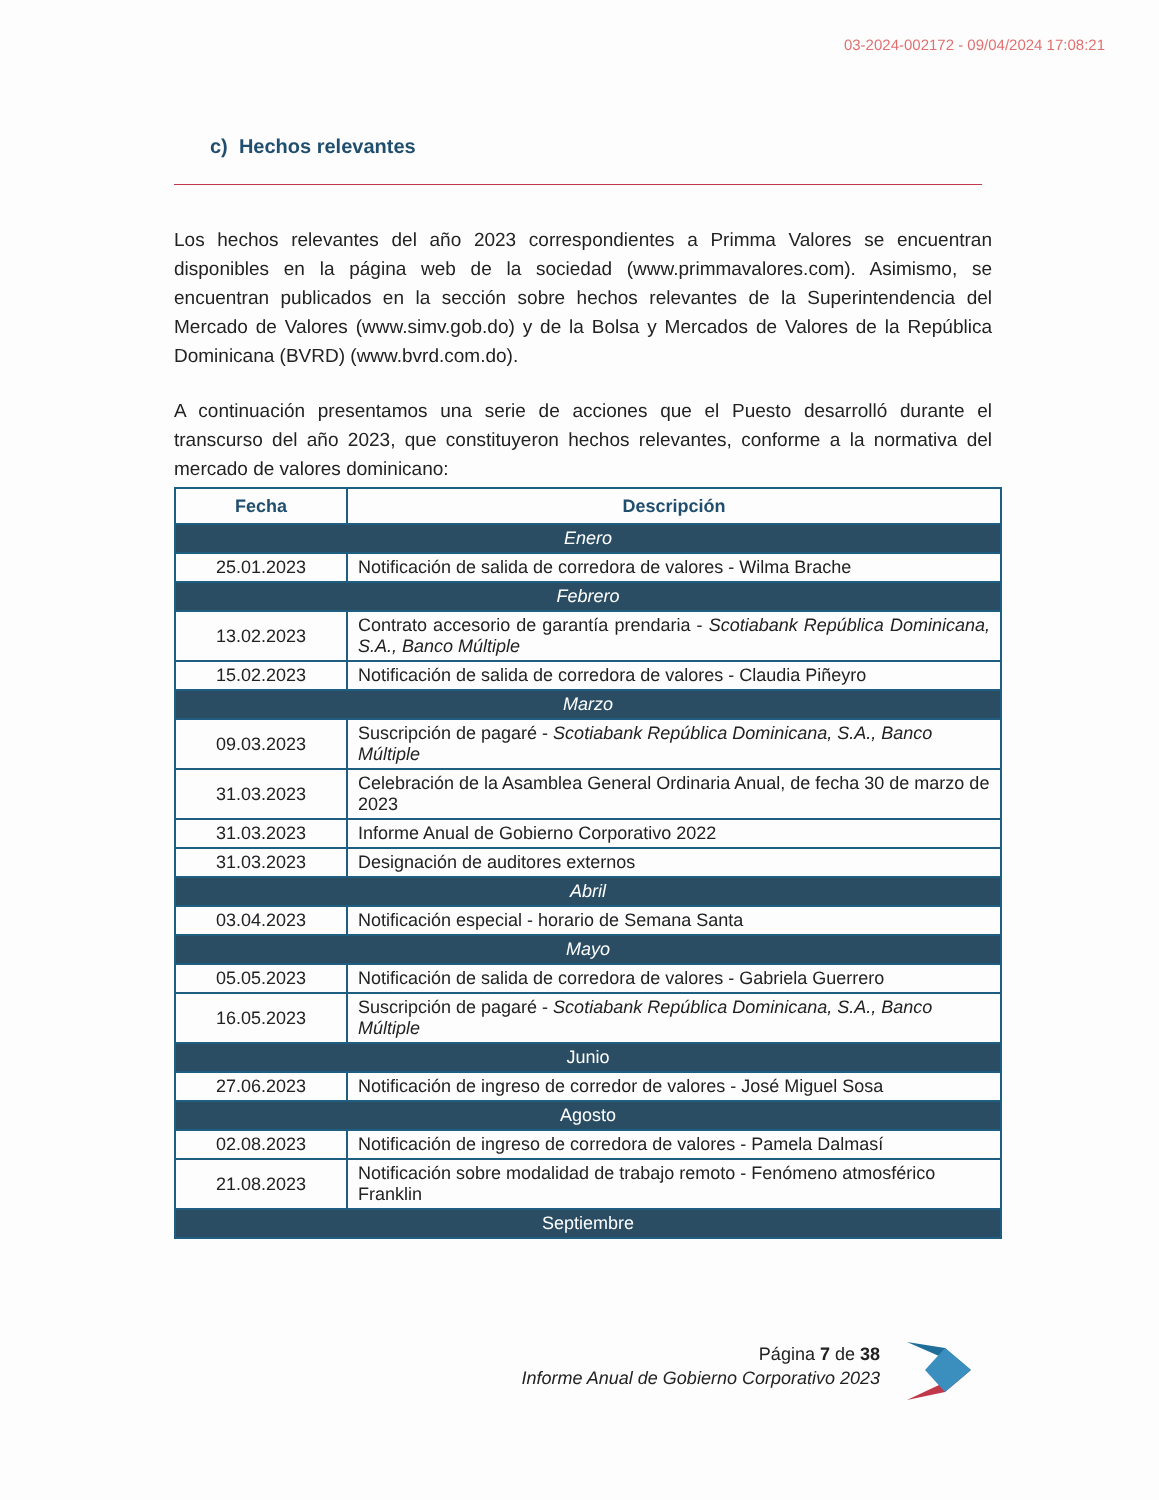03-2024-002172 - 09/04/2024 17:08:21
c) Hechos relevantes
Los hechos relevantes del año 2023 correspondientes a Primma Valores se encuentran disponibles en la página web de la sociedad (www.primmavalores.com). Asimismo, se encuentran publicados en la sección sobre hechos relevantes de la Superintendencia del Mercado de Valores (www.simv.gob.do) y de la Bolsa y Mercados de Valores de la República Dominicana (BVRD) (www.bvrd.com.do).
A continuación presentamos una serie de acciones que el Puesto desarrolló durante el transcurso del año 2023, que constituyeron hechos relevantes, conforme a la normativa del mercado de valores dominicano:
| Fecha | Descripción |
| --- | --- |
| Enero | |
| 25.01.2023 | Notificación de salida de corredora de valores - Wilma Brache |
| Febrero | |
| 13.02.2023 | Contrato accesorio de garantía prendaria - Scotiabank República Dominicana, S.A., Banco Múltiple |
| 15.02.2023 | Notificación de salida de corredora de valores - Claudia Piñeyro |
| Marzo | |
| 09.03.2023 | Suscripción de pagaré - Scotiabank República Dominicana, S.A., Banco Múltiple |
| 31.03.2023 | Celebración de la Asamblea General Ordinaria Anual, de fecha 30 de marzo de 2023 |
| 31.03.2023 | Informe Anual de Gobierno Corporativo 2022 |
| 31.03.2023 | Designación de auditores externos |
| Abril | |
| 03.04.2023 | Notificación especial - horario de Semana Santa |
| Mayo | |
| 05.05.2023 | Notificación de salida de corredora de valores - Gabriela Guerrero |
| 16.05.2023 | Suscripción de pagaré - Scotiabank República Dominicana, S.A., Banco Múltiple |
| Junio | |
| 27.06.2023 | Notificación de ingreso de corredor de valores - José Miguel Sosa |
| Agosto | |
| 02.08.2023 | Notificación de ingreso de corredora de valores - Pamela Dalmasí |
| 21.08.2023 | Notificación sobre modalidad de trabajo remoto - Fenómeno atmosférico Franklin |
| Septiembre | |
Página 7 de 38
Informe Anual de Gobierno Corporativo 2023